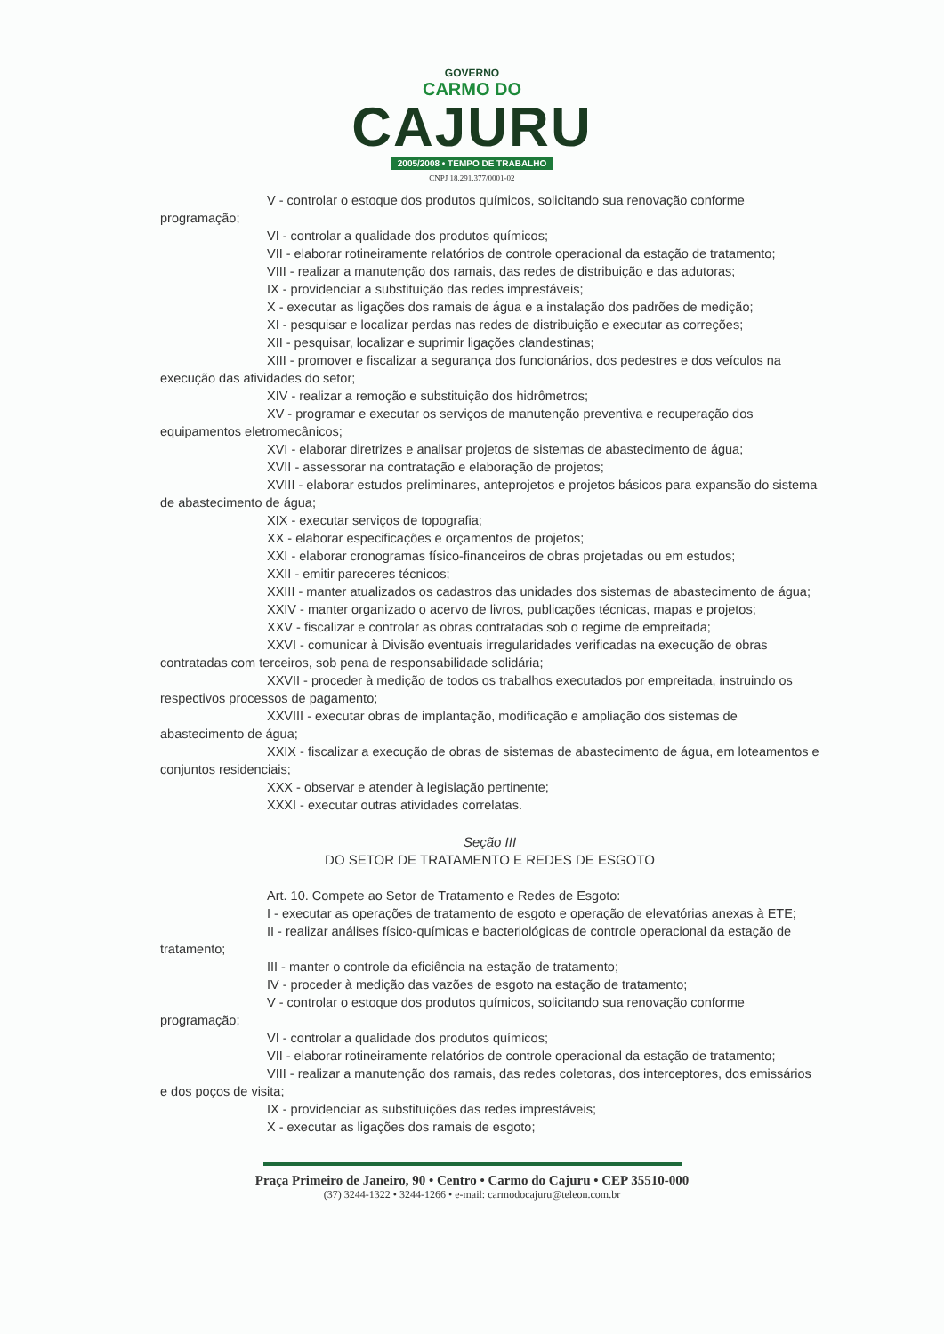GOVERNO
CARMO DO
CAJURU
2005/2008 • TEMPO DE TRABALHO
CNPJ 18.291.377/0001-02
V - controlar o estoque dos produtos químicos, solicitando sua renovação conforme programação;
VI - controlar a qualidade dos produtos químicos;
VII - elaborar rotineiramente relatórios de controle operacional da estação de tratamento;
VIII - realizar a manutenção dos ramais, das redes de distribuição e das adutoras;
IX - providenciar a substituição das redes imprestáveis;
X - executar as ligações dos ramais de água e a instalação dos padrões de medição;
XI - pesquisar e localizar perdas nas redes de distribuição e executar as correções;
XII - pesquisar, localizar e suprimir ligações clandestinas;
XIII - promover e fiscalizar a segurança dos funcionários, dos pedestres e dos veículos na execução das atividades do setor;
XIV - realizar a remoção e substituição dos hidrômetros;
XV - programar e executar os serviços de manutenção preventiva e recuperação dos equipamentos eletromecânicos;
XVI - elaborar diretrizes e analisar projetos de sistemas de abastecimento de água;
XVII - assessorar na contratação e elaboração de projetos;
XVIII - elaborar estudos preliminares, anteprojetos e projetos básicos para expansão do sistema de abastecimento de água;
XIX - executar serviços de topografia;
XX - elaborar especificações e orçamentos de projetos;
XXI - elaborar cronogramas físico-financeiros de obras projetadas ou em estudos;
XXII - emitir pareceres técnicos;
XXIII - manter atualizados os cadastros das unidades dos sistemas de abastecimento de água;
XXIV - manter organizado o acervo de livros, publicações técnicas, mapas e projetos;
XXV - fiscalizar e controlar as obras contratadas sob o regime de empreitada;
XXVI - comunicar à Divisão eventuais irregularidades verificadas na execução de obras contratadas com terceiros, sob pena de responsabilidade solidária;
XXVII - proceder à medição de todos os trabalhos executados por empreitada, instruindo os respectivos processos de pagamento;
XXVIII - executar obras de implantação, modificação e ampliação dos sistemas de abastecimento de água;
XXIX - fiscalizar a execução de obras de sistemas de abastecimento de água, em loteamentos e conjuntos residenciais;
XXX - observar e atender à legislação pertinente;
XXXI - executar outras atividades correlatas.
Seção III
DO SETOR DE TRATAMENTO E REDES DE ESGOTO
Art. 10. Compete ao Setor de Tratamento e Redes de Esgoto:
I - executar as operações de tratamento de esgoto e operação de elevatórias anexas à ETE;
II - realizar análises físico-químicas e bacteriológicas de controle operacional da estação de tratamento;
III - manter o controle da eficiência na estação de tratamento;
IV - proceder à medição das vazões de esgoto na estação de tratamento;
V - controlar o estoque dos produtos químicos, solicitando sua renovação conforme programação;
VI - controlar a qualidade dos produtos químicos;
VII - elaborar rotineiramente relatórios de controle operacional da estação de tratamento;
VIII - realizar a manutenção dos ramais, das redes coletoras, dos interceptores, dos emissários e dos poços de visita;
IX - providenciar as substituições das redes imprestáveis;
X - executar as ligações dos ramais de esgoto;
Praça Primeiro de Janeiro, 90 • Centro • Carmo do Cajuru • CEP 35510-000
(37) 3244-1322 • 3244-1266 • e-mail: carmodocajuru@teleon.com.br